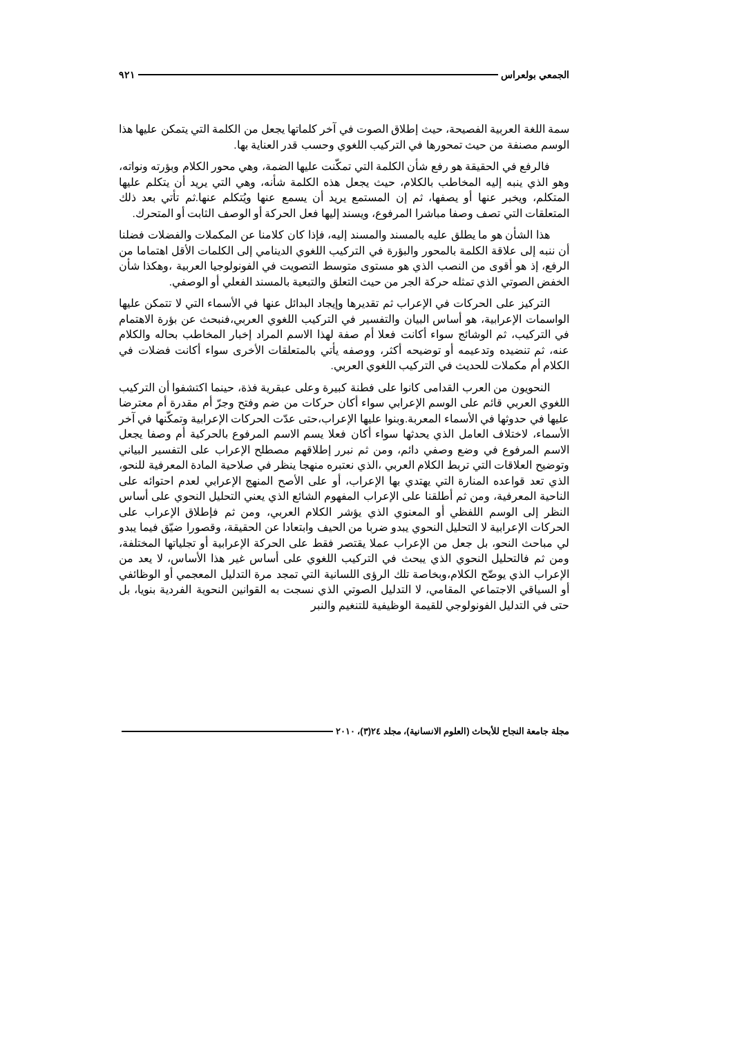الجمعي بولعراس ٩٢١
سمة اللغة العربية الفصيحة، حيث إطلاق الصوت في آخر كلماتها يجعل من الكلمة التي يتمكن عليها هذا الوسم مصنفة من حيث تمحورها في التركيب اللغوي وحسب قدر العناية بها.
فالرفع في الحقيقة هو رفع شأن الكلمة التي تمكّنت عليها الضمة، وهي محور الكلام وبؤرته ونواته، وهو الذي ينبه إليه المخاطب بالكلام، حيث يجعل هذه الكلمة شأنه، وهي التي يريد أن يتكلم عليها المتكلم، ويخبر عنها أو يصفها، ثم إن المستمع يريد أن يسمع عنها ويُتكلم عنها.ثم تأتي بعد ذلك المتعلقات التي تصف وصفا مباشرا المرفوع، ويسند إليها فعل الحركة أو الوصف الثابت أو المتحرك.
هذا الشأن هو ما يطلق عليه بالمسند والمسند إليه، فإذا كان كلامنا عن المكملات والفضلات فضلنا أن ننبه إلى علاقة الكلمة بالمحور والبؤرة في التركيب اللغوي الدينامي إلى الكلمات الأقل اهتماما من الرفع، إذ هو أقوى من النصب الذي هو مستوى متوسط التصويت في الفونولوجيا العربية ،وهكذا شأن الخفض الصوتي الذي تمثله حركة الجر من حيث التعلق والتبعية بالمسند الفعلي أو الوصفي.
التركيز على الحركات في الإعراب ثم تقديرها وإيجاد البدائل عنها في الأسماء التي لا تتمكن عليها الواسمات الإعرابية، هو أساس البيان والتفسير في التركيب اللغوي العربي،فنبحث عن بؤرة الاهتمام في التركيب، ثم الوشائج سواء أكانت فعلا أم صفة لهذا الاسم المراد إخبار المخاطب بحاله والكلام عنه، ثم تنضيده وتدعيمه أو توضيحه أكثر، ووصفه يأتي بالمتعلقات الأخرى سواء أكانت فضلات في الكلام أم مكملات للحديث في التركيب اللغوي العربي.
النحويون من العرب القدامى كانوا على فطنة كبيرة وعلى عبقرية فذة، حينما اكتشفوا أن التركيب اللغوي العربي قائم على الوسم الإعرابي سواء أكان حركات من ضم وفتح وجرّ أم مقدرة أم معترضا عليها في حدوثها في الأسماء المعربة.وبنوا عليها الإعراب،حتى عدّت الحركات الإعرابية وتمكّنها في آخر الأسماء، لاختلاف العامل الذي يحدثها سواء أكان فعلا يسم الاسم المرفوع بالحركية أم وصفا يجعل الاسم المرفوع في وضع وصفي دائم، ومن ثم نبرر إطلاقهم مصطلح الإعراب على التفسير البياني وتوضيح العلاقات التي تربط الكلام العربي ،الذي نعتبره منهجا ينظر في صلاحية المادة المعرفية للنحو، الذي تعد قواعده المنارة التي يهتدي بها الإعراب، أو على الأصح المنهج الإعرابي لعدم احتوائه على الناحية المعرفية، ومن ثم أطلقنا على الإعراب المفهوم الشائع الذي يعني التحليل النحوي على أساس النظر إلى الوسم اللفظي أو المعنوي الذي يؤشر الكلام العربي، ومن ثم فإطلاق الإعراب على الحركات الإعرابية لا التحليل النحوي يبدو ضربا من الحيف وابتعادا عن الحقيقة، وقصورا ضيّق فيما يبدو لي مباحث النحو، بل جعل من الإعراب عملا يقتصر فقط على الحركة الإعرابية أو تجلياتها المختلفة، ومن ثم فالتحليل النحوي الذي يبحث في التركيب اللغوي على أساس غير هذا الأساس، لا يعد من الإعراب الذي يوضّح الكلام،وبخاصة تلك الرؤى اللسانية التي تمجد مرة التدليل المعجمي أو الوظائفي أو السياقي الاجتماعي المقامي، لا التدليل الصوتي الذي نسجت به القوانين النحوية الفردية بنويا، بل حتى في التدليل الفونولوجي للقيمة الوظيفية للتنغيم والنبر
مجلة جامعة النجاح للأبحاث (العلوم الانسانية)، مجلد ٢٤(٣)، ٢٠١٠